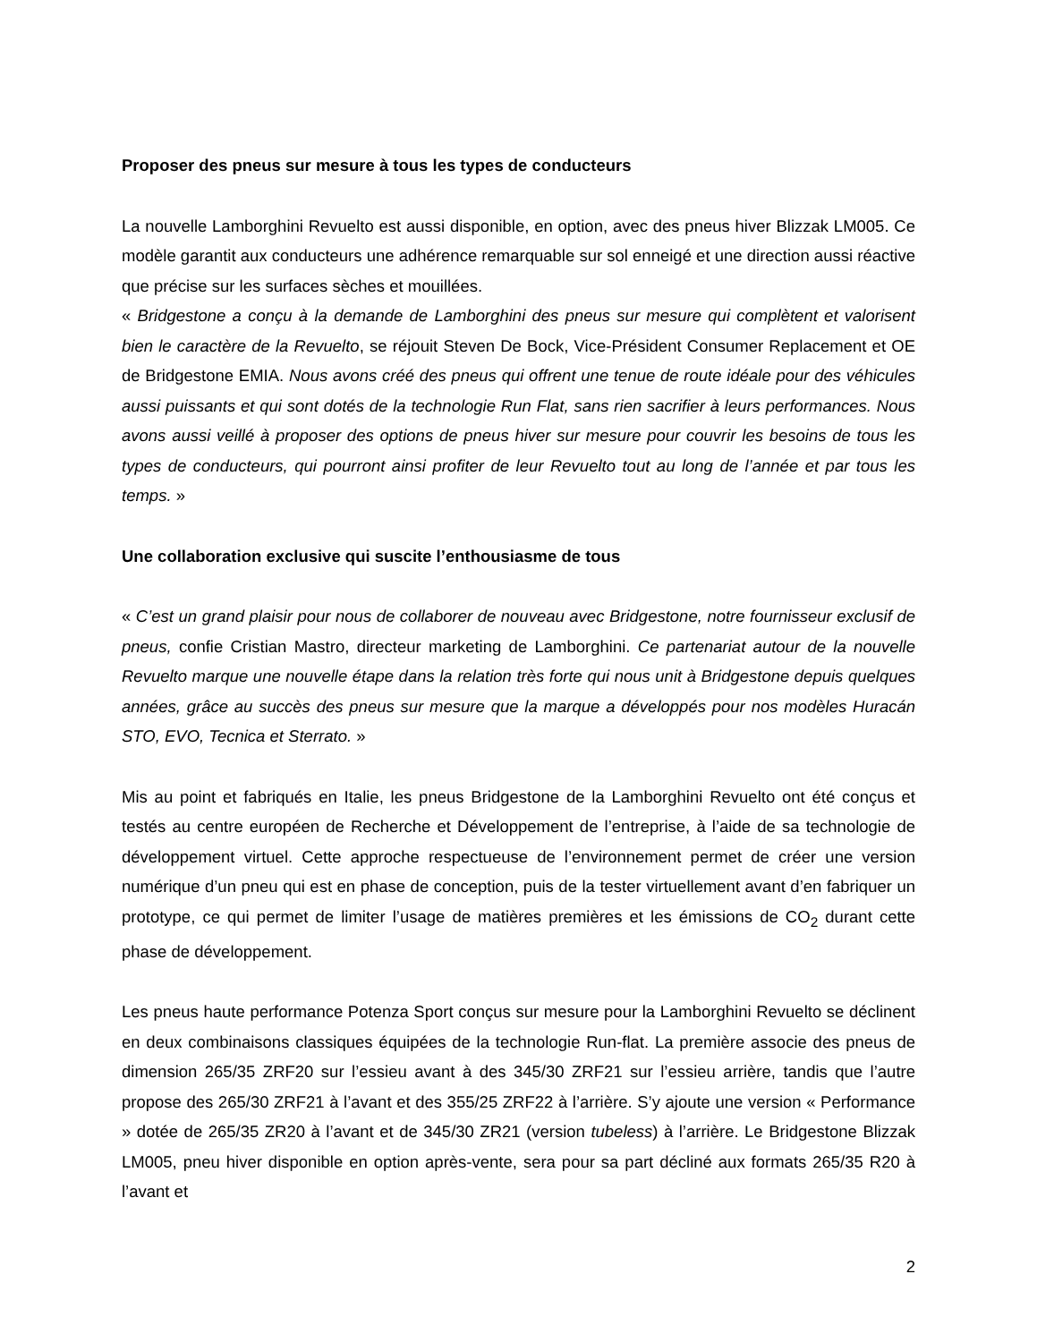Proposer des pneus sur mesure à tous les types de conducteurs
La nouvelle Lamborghini Revuelto est aussi disponible, en option, avec des pneus hiver Blizzak LM005. Ce modèle garantit aux conducteurs une adhérence remarquable sur sol enneigé et une direction aussi réactive que précise sur les surfaces sèches et mouillées.
« Bridgestone a conçu à la demande de Lamborghini des pneus sur mesure qui complètent et valorisent bien le caractère de la Revuelto, se réjouit Steven De Bock, Vice-Président Consumer Replacement et OE de Bridgestone EMIA. Nous avons créé des pneus qui offrent une tenue de route idéale pour des véhicules aussi puissants et qui sont dotés de la technologie Run Flat, sans rien sacrifier à leurs performances. Nous avons aussi veillé à proposer des options de pneus hiver sur mesure pour couvrir les besoins de tous les types de conducteurs, qui pourront ainsi profiter de leur Revuelto tout au long de l’année et par tous les temps. »
Une collaboration exclusive qui suscite l’enthousiasme de tous
« C’est un grand plaisir pour nous de collaborer de nouveau avec Bridgestone, notre fournisseur exclusif de pneus, confie Cristian Mastro, directeur marketing de Lamborghini. Ce partenariat autour de la nouvelle Revuelto marque une nouvelle étape dans la relation très forte qui nous unit à Bridgestone depuis quelques années, grâce au succès des pneus sur mesure que la marque a développés pour nos modèles Huracán STO, EVO, Tecnica et Sterrato. »
Mis au point et fabriqués en Italie, les pneus Bridgestone de la Lamborghini Revuelto ont été conçus et testés au centre européen de Recherche et Développement de l’entreprise, à l’aide de sa technologie de développement virtuel. Cette approche respectueuse de l’environnement permet de créer une version numérique d’un pneu qui est en phase de conception, puis de la tester virtuellement avant d’en fabriquer un prototype, ce qui permet de limiter l’usage de matières premières et les émissions de CO<sub>2</sub> durant cette phase de développement.
Les pneus haute performance Potenza Sport conçus sur mesure pour la Lamborghini Revuelto se déclinent en deux combinaisons classiques équipées de la technologie Run-flat. La première associe des pneus de dimension 265/35 ZRF20 sur l’essieu avant à des 345/30 ZRF21 sur l’essieu arrière, tandis que l’autre propose des 265/30 ZRF21 à l’avant et des 355/25 ZRF22 à l’arrière. S’y ajoute une version « Performance » dotée de 265/35 ZR20 à l’avant et de 345/30 ZR21 (version tubeless) à l’arrière. Le Bridgestone Blizzak LM005, pneu hiver disponible en option après-vente, sera pour sa part décliné aux formats 265/35 R20 à l’avant et
2